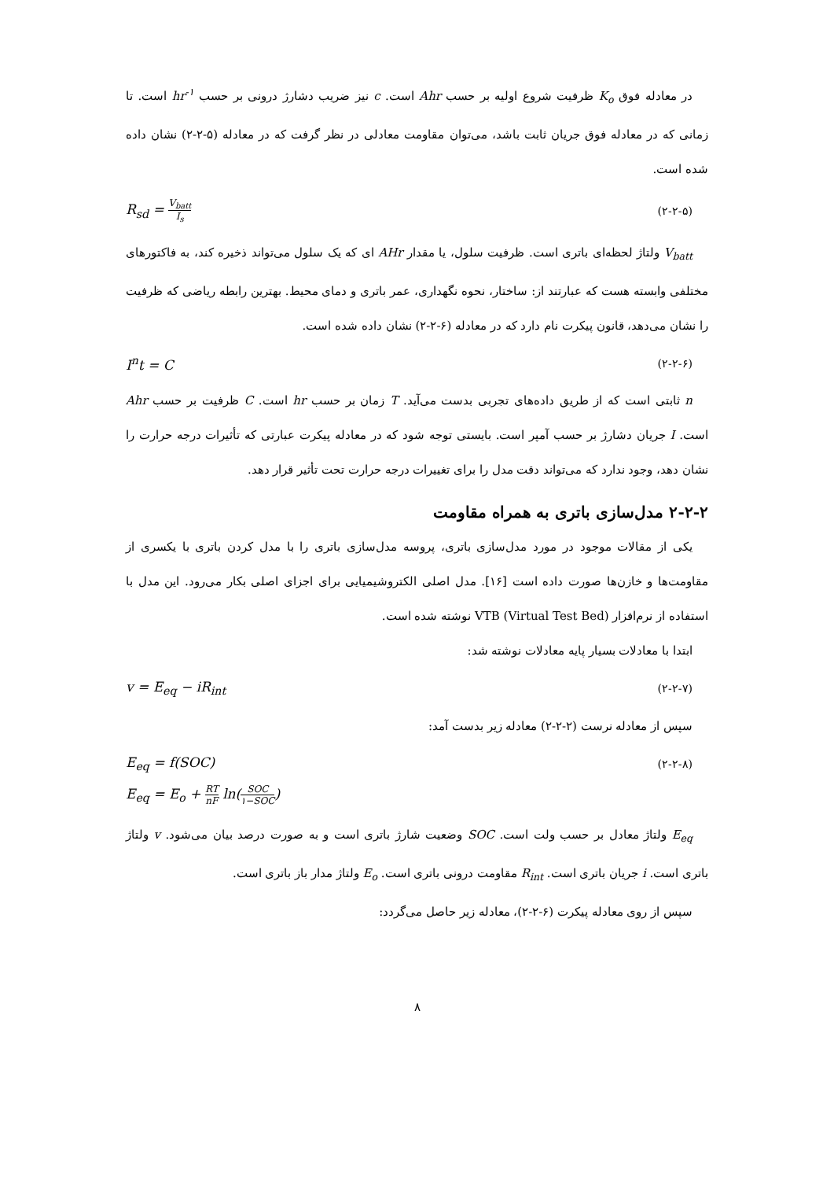در معادله فوق K<sub>o</sub> ظرفیت شروع اولیه بر حسب Ahr است. c نیز ضریب دشارژ درونی بر حسب hr<sup>-۱</sup> است. تا زمانی که در معادله فوق جریان ثابت باشد، می‌توان مقاومت معادلی در نظر گرفت که در معادله (۵-۲-۲) نشان داده شده است.
R<sub>sd</sub> = V<sub>batt</sub> I<sub>s</sub> (۲-۲-۵)
V<sub>batt</sub> ولتاژ لحظه‌ای باتری است. ظرفیت سلول، یا مقدار AHr ای که یک سلول می‌تواند ذخیره کند، به فاکتورهای مختلفی وابسته هست که عبارتند از: ساختار، نحوه نگهداری، عمر باتری و دمای محیط. بهترین رابطه ریاضی که ظرفیت را نشان می‌دهد، قانون پیکرت نام دارد که در معادله (۶-۲-۲) نشان داده شده است.
I<sup>n</sup>t = C (۲-۲-۶)
n ثابتی است که از طریق داده‌های تجربی بدست می‌آید. T زمان بر حسب hr است. C ظرفیت بر حسب Ahr است. I جریان دشارژ بر حسب آمپر است. بایستی توجه شود که در معادله پیکرت عبارتی که تأثیرات درجه حرارت را نشان دهد، وجود ندارد که می‌تواند دقت مدل را برای تغییرات درجه حرارت تحت تأثیر قرار دهد.
۲-۲-۲ مدل‌سازی باتری به همراه مقاومت
یکی از مقالات موجود در مورد مدل‌سازی باتری، پروسه مدل‌سازی باتری را با مدل کردن باتری با یکسری از مقاومت‌ها و خازن‌ها صورت داده است [۱۶]. مدل اصلی الکتروشیمیایی برای اجزای اصلی بکار می‌رود. این مدل با استفاده از نرم‌افزار VTB (Virtual Test Bed) نوشته شده است.
ابتدا با معادلات بسیار پایه معادلات نوشته شد:
v = E<sub>eq</sub> − iR<sub>int</sub> (۲-۲-۷)
سپس از معادله نرست (۲-۲-۲) معادله زیر بدست آمد:
E<sub>eq</sub> = f(SOC) (۲-۲-۸)
E<sub>eq</sub> = E<sub>o</sub> + RT nF ln(SOC ۱−SOC)
E<sub>eq</sub> ولتاژ معادل بر حسب ولت است. SOC وضعیت شارژ باتری است و به صورت درصد بیان می‌شود. v ولتاژ باتری است. i جریان باتری است. R<sub>int</sub> مقاومت درونی باتری است. E<sub>o</sub> ولتاژ مدار باز باتری است.
سپس از روی معادله پیکرت (۶-۲-۲)، معادله زیر حاصل می‌گردد:
۸